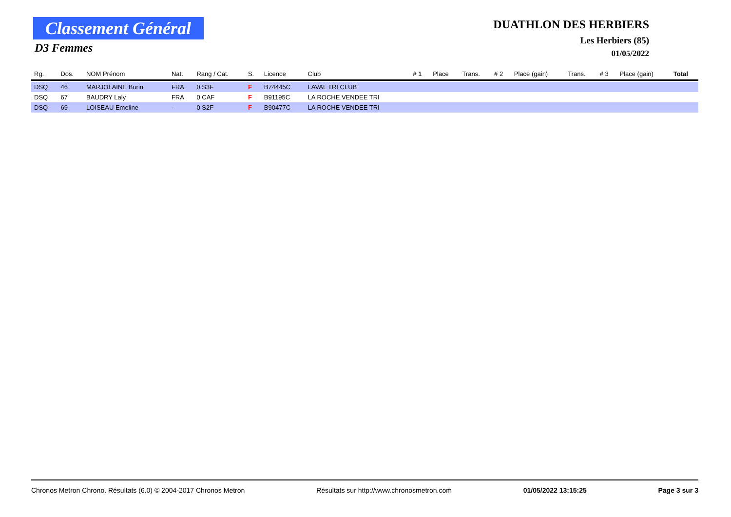Classement Général
D3 Femmes
DUATHLON DES HERBIERS
Les Herbiers (85)
01/05/2022
| Rg. | Dos. | NOM Prénom | Nat. | Rang / Cat. | S. | Licence | Club | # 1 | Place | Trans. | # 2 | Place (gain) | Trans. | # 3 | Place (gain) | Total |
| --- | --- | --- | --- | --- | --- | --- | --- | --- | --- | --- | --- | --- | --- | --- | --- | --- |
| DSQ | 46 | MARJOLAINE Burin | FRA | 0 S3F | F | B74445C | LAVAL TRI CLUB | | | | | | | | | |
| DSQ | 67 | BAUDRY Laly | FRA | 0 CAF | F | B91195C | LA ROCHE VENDEE TRI | | | | | | | | | |
| DSQ | 69 | LOISEAU Emeline | - | 0 S2F | F | B90477C | LA ROCHE VENDEE TRI | | | | | | | | | |
Chronos Metron Chrono. Résultats (6.0) © 2004-2017 Chronos Metron Résultats sur http://www.chronosmetron.com 01/05/2022 13:15:25 Page 3 sur 3